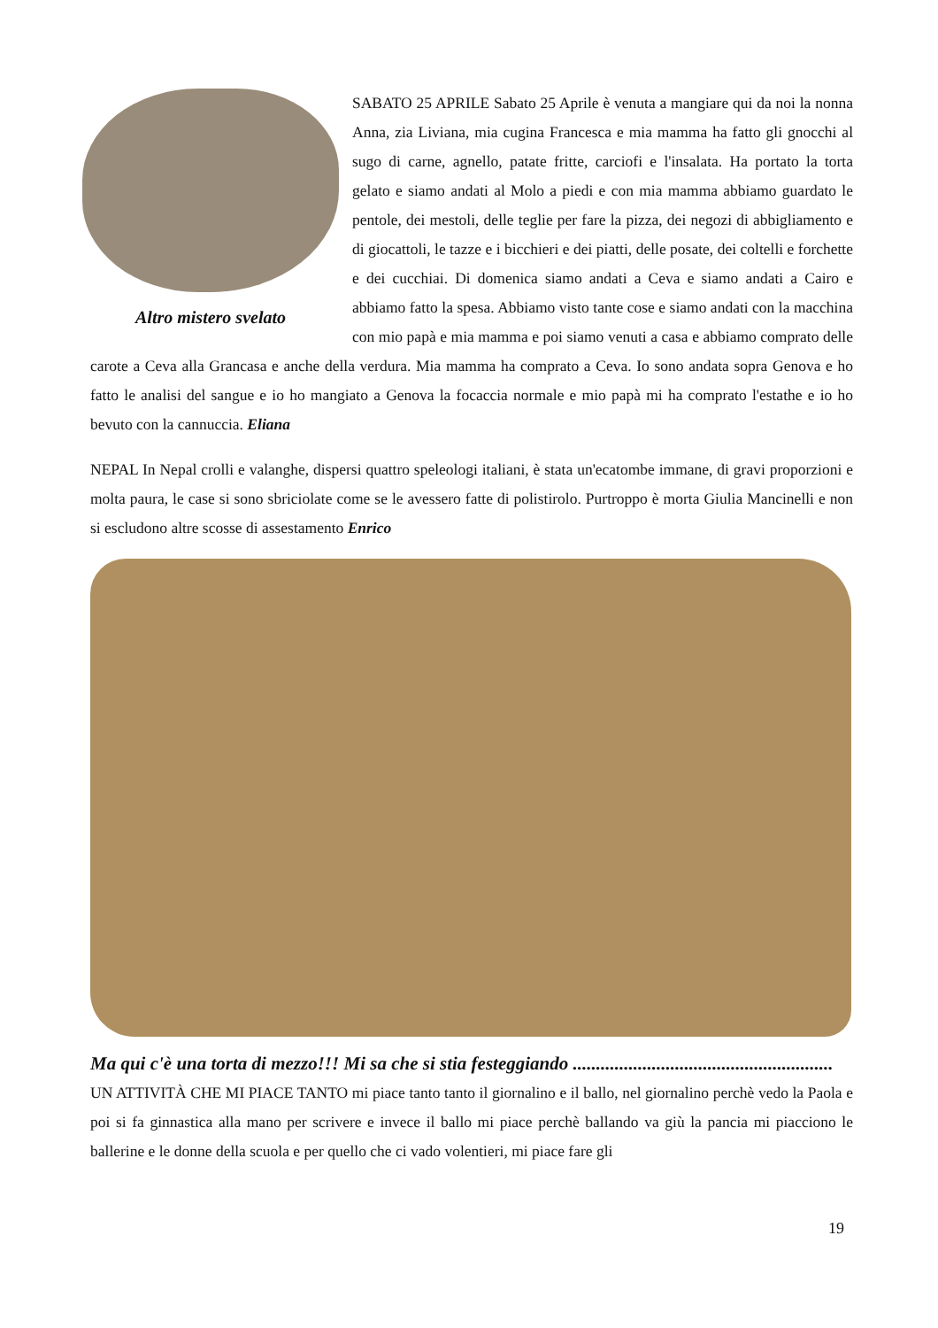Altro mistero svelato
SABATO 25 APRILE Sabato 25 Aprile è venuta a mangiare qui da noi la nonna Anna, zia Liviana, mia cugina Francesca e mia mamma ha fatto gli gnocchi al sugo di carne, agnello, patate fritte, carciofi e l'insalata. Ha portato la torta gelato e siamo andati al Molo a piedi e con mia mamma abbiamo guardato le pentole, dei mestoli, delle teglie per fare la pizza, dei negozi di abbigliamento e di giocattoli, le tazze e i bicchieri e dei piatti, delle posate, dei coltelli e forchette e dei cucchiai. Di domenica siamo andati a Ceva e siamo andati a Cairo e abbiamo fatto la spesa. Abbiamo visto tante cose e siamo andati con la macchina con mio papà e mia mamma e poi siamo venuti a casa e abbiamo comprato delle carote a Ceva alla Grancasa e anche della verdura. Mia mamma ha comprato a Ceva. Io sono andata sopra Genova e ho fatto le analisi del sangue e io ho mangiato a Genova la focaccia normale e mio papà mi ha comprato l'estathe e io ho bevuto con la cannuccia. Eliana
NEPAL In Nepal crolli e valanghe, dispersi quattro speleologi italiani, è stata un'ecatombe immane, di gravi proporzioni e molta paura, le case si sono sbriciolate come se le avessero fatte di polistirolo. Purtroppo è morta Giulia Mancinelli e non si escludono altre scosse di assestamento Enrico
Ma qui c'è una torta di mezzo!!! Mi sa che si stia festeggiando ........................................................
UN ATTIVITÀ CHE MI PIACE TANTO mi piace tanto tanto il giornalino e il ballo, nel giornalino perchè vedo la Paola e poi si fa ginnastica alla mano per scrivere e invece il ballo mi piace perchè ballando va giù la pancia mi piacciono le ballerine e le donne della scuola e per quello che ci vado volentieri, mi piace fare gli
19